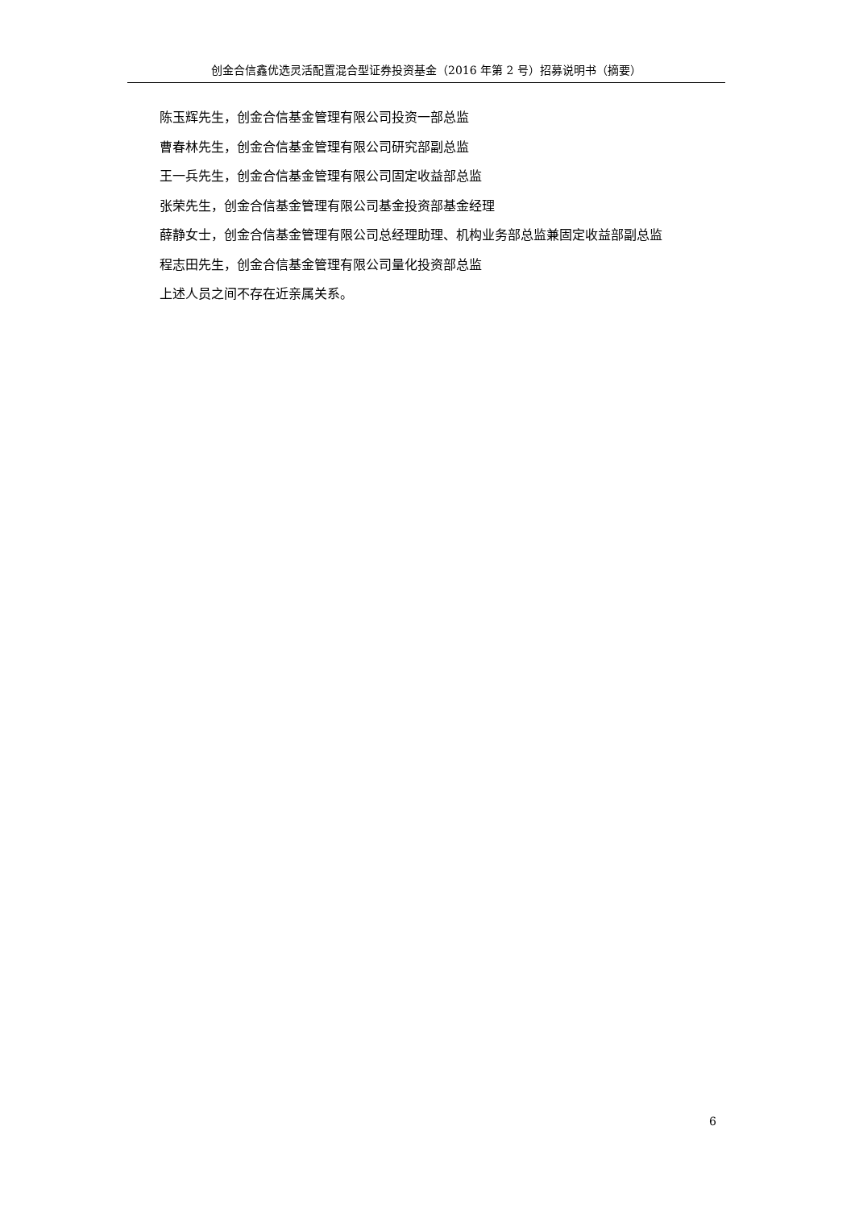创金合信鑫优选灵活配置混合型证券投资基金（2016 年第 2 号）招募说明书（摘要）
陈玉辉先生，创金合信基金管理有限公司投资一部总监
曹春林先生，创金合信基金管理有限公司研究部副总监
王一兵先生，创金合信基金管理有限公司固定收益部总监
张荣先生，创金合信基金管理有限公司基金投资部基金经理
薛静女士，创金合信基金管理有限公司总经理助理、机构业务部总监兼固定收益部副总监
程志田先生，创金合信基金管理有限公司量化投资部总监
上述人员之间不存在近亲属关系。
6